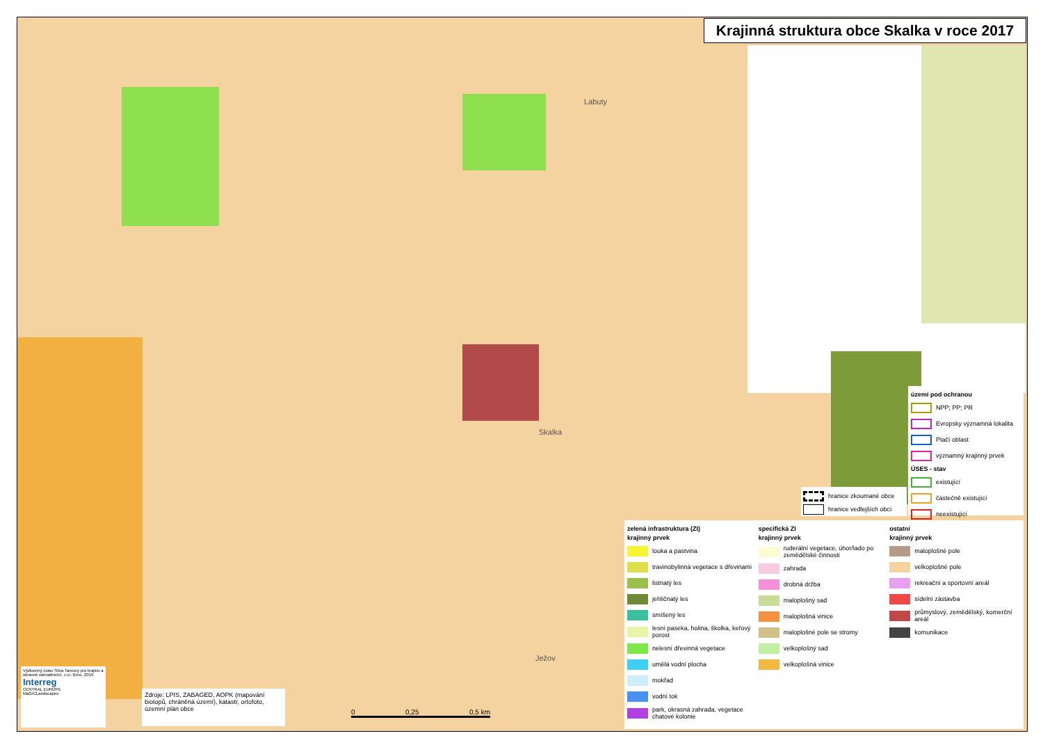Labuty
Skalka
Ježov
Krajinná struktura obce Skalka v roce 2017
území pod ochranou
NPP; PP; PR
Evropsky významná lokalita
Ptačí oblast
významný krajinný prvek
ÚSES - stav
existující
částečně existující
neexistující
hranice zkoumané obce
hranice vedlejších obcí
zelená infrastruktura (ZI)
krajinný prvek
louka a pastvina
travinobylinná vegetace s dřevinami
listnatý les
jehličnatý les
smíšený les
lesní paseka, holina, školka, keřový porost
nelesní dřevinná vegetace
umělá vodní plocha
mokřad
vodní tok
park, okrasná zahrada, vegetace chatové kolonie
specifická ZI
krajinný prvek
ruderální vegetace, úhor/lado po zemědělské činnosti
zahrada
drobná držba
maloplošný sad
maloplošná vinice
maloplošné pole se stromy
velkoplošný sad
velkoplošná vinice
ostatní
krajinný prvek
maloplošné pole
velkoplošné pole
rekreační a sportovní areál
sídelní zástavba
průmyslový, zemědělský, komerční areál
komunikace
Výzkumný ústav Silva Taroucy pro krajinu a okrasné zahradnictví, v.v.i. Brno, 2019
Interreg
CENTRAL EUROPE
MaGICLandscapes
Zdroje: LPIS, ZABAGED, AOPK (mapování biotopů, chráněná území), katastr, ortofoto, územní plán obce
0 0,25 0,5 km